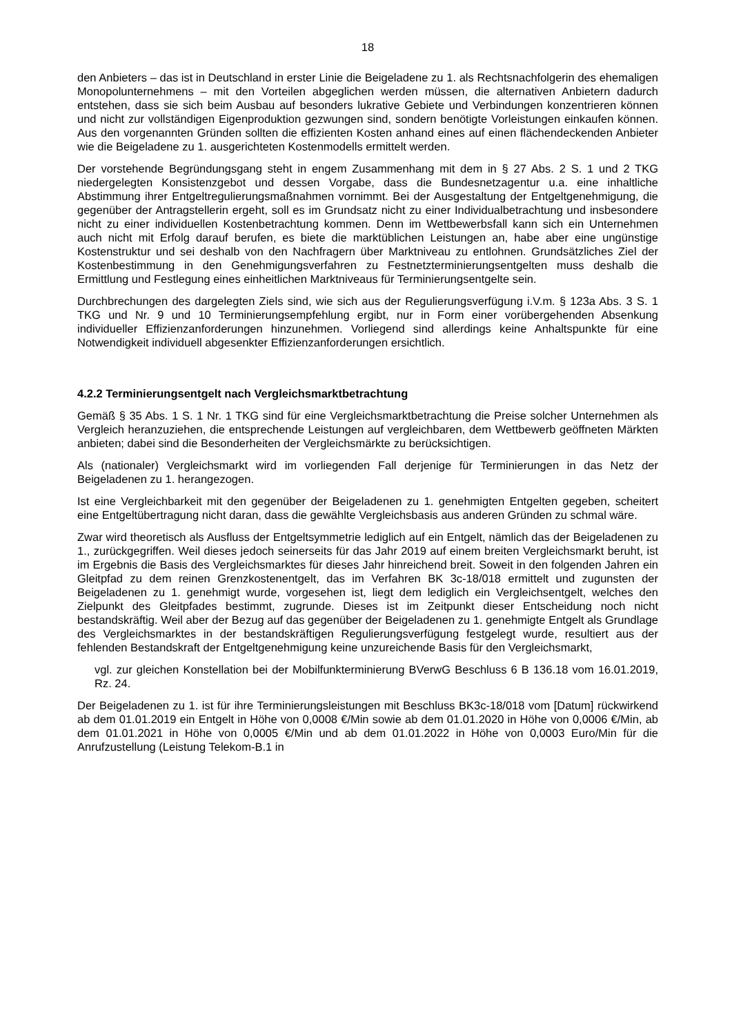18
den Anbieters – das ist in Deutschland in erster Linie die Beigeladene zu 1. als Rechtsnachfolgerin des ehemaligen Monopolunternehmens – mit den Vorteilen abgeglichen werden müssen, die alternativen Anbietern dadurch entstehen, dass sie sich beim Ausbau auf besonders lukrative Gebiete und Verbindungen konzentrieren können und nicht zur vollständigen Eigenproduktion gezwungen sind, sondern benötigte Vorleistungen einkaufen können. Aus den vorgenannten Gründen sollten die effizienten Kosten anhand eines auf einen flächendeckenden Anbieter wie die Beigeladene zu 1. ausgerichteten Kostenmodells ermittelt werden.
Der vorstehende Begründungsgang steht in engem Zusammenhang mit dem in § 27 Abs. 2 S. 1 und 2 TKG niedergelegten Konsistenzgebot und dessen Vorgabe, dass die Bundesnetzagentur u.a. eine inhaltliche Abstimmung ihrer Entgeltregulierungsmaßnahmen vornimmt. Bei der Ausgestaltung der Entgeltgenehmigung, die gegenüber der Antragstellerin ergeht, soll es im Grundsatz nicht zu einer Individualbetrachtung und insbesondere nicht zu einer individuellen Kostenbetrachtung kommen. Denn im Wettbewerbsfall kann sich ein Unternehmen auch nicht mit Erfolg darauf berufen, es biete die marktüblichen Leistungen an, habe aber eine ungünstige Kostenstruktur und sei deshalb von den Nachfragern über Marktniveau zu entlohnen. Grundsätzliches Ziel der Kostenbestimmung in den Genehmigungsverfahren zu Festnetzterminierungsentgelten muss deshalb die Ermittlung und Festlegung eines einheitlichen Marktniveaus für Terminierungsentgelte sein.
Durchbrechungen des dargelegten Ziels sind, wie sich aus der Regulierungsverfügung i.V.m. § 123a Abs. 3 S. 1 TKG und Nr. 9 und 10 Terminierungsempfehlung ergibt, nur in Form einer vorübergehenden Absenkung individueller Effizienzanforderungen hinzunehmen. Vorliegend sind allerdings keine Anhaltspunkte für eine Notwendigkeit individuell abgesenkter Effizienzanforderungen ersichtlich.
4.2.2 Terminierungsentgelt nach Vergleichsmarktbetrachtung
Gemäß § 35 Abs. 1 S. 1 Nr. 1 TKG sind für eine Vergleichsmarktbetrachtung die Preise solcher Unternehmen als Vergleich heranzuziehen, die entsprechende Leistungen auf vergleichbaren, dem Wettbewerb geöffneten Märkten anbieten; dabei sind die Besonderheiten der Vergleichsmärkte zu berücksichtigen.
Als (nationaler) Vergleichsmarkt wird im vorliegenden Fall derjenige für Terminierungen in das Netz der Beigeladenen zu 1. herangezogen.
Ist eine Vergleichbarkeit mit den gegenüber der Beigeladenen zu 1. genehmigten Entgelten gegeben, scheitert eine Entgeltübertragung nicht daran, dass die gewählte Vergleichsbasis aus anderen Gründen zu schmal wäre.
Zwar wird theoretisch als Ausfluss der Entgeltsymmetrie lediglich auf ein Entgelt, nämlich das der Beigeladenen zu 1., zurückgegriffen. Weil dieses jedoch seinerseits für das Jahr 2019 auf einem breiten Vergleichsmarkt beruht, ist im Ergebnis die Basis des Vergleichsmarktes für dieses Jahr hinreichend breit. Soweit in den folgenden Jahren ein Gleitpfad zu dem reinen Grenzkostenentgelt, das im Verfahren BK 3c-18/018 ermittelt und zugunsten der Beigeladenen zu 1. genehmigt wurde, vorgesehen ist, liegt dem lediglich ein Vergleichsentgelt, welches den Zielpunkt des Gleitpfades bestimmt, zugrunde. Dieses ist im Zeitpunkt dieser Entscheidung noch nicht bestandskräftig. Weil aber der Bezug auf das gegenüber der Beigeladenen zu 1. genehmigte Entgelt als Grundlage des Vergleichsmarktes in der bestandskräftigen Regulierungsverfügung festgelegt wurde, resultiert aus der fehlenden Bestandskraft der Entgeltgenehmigung keine unzureichende Basis für den Vergleichsmarkt,
vgl. zur gleichen Konstellation bei der Mobilfunkterminierung BVerwG Beschluss 6 B 136.18 vom 16.01.2019, Rz. 24.
Der Beigeladenen zu 1. ist für ihre Terminierungsleistungen mit Beschluss BK3c-18/018 vom [Datum] rückwirkend ab dem 01.01.2019 ein Entgelt in Höhe von 0,0008 €/Min sowie ab dem 01.01.2020 in Höhe von 0,0006 €/Min, ab dem 01.01.2021 in Höhe von 0,0005 €/Min und ab dem 01.01.2022 in Höhe von 0,0003 Euro/Min für die Anrufzustellung (Leistung Telekom-B.1 in